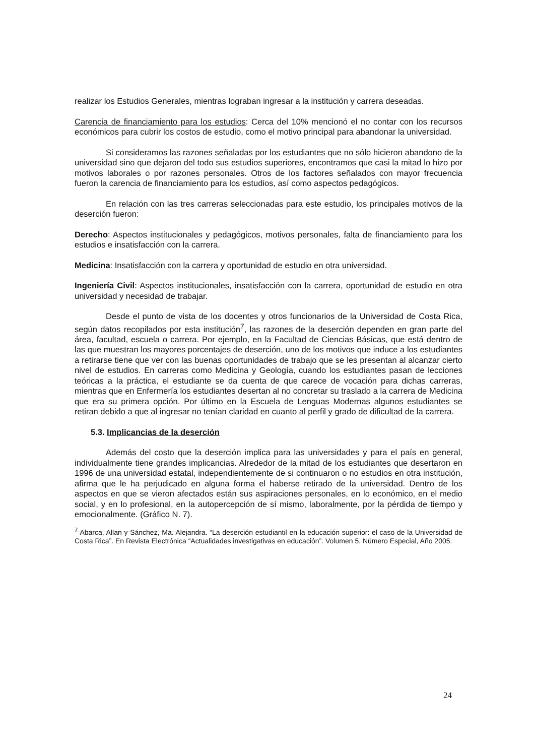realizar los Estudios Generales, mientras lograban ingresar a la institución y carrera deseadas.
Carencia de financiamiento para los estudios: Cerca del 10% mencionó el no contar con los recursos económicos para cubrir los costos de estudio, como el motivo principal para abandonar la universidad.
Si consideramos las razones señaladas por los estudiantes que no sólo hicieron abandono de la universidad sino que dejaron del todo sus estudios superiores, encontramos que casi la mitad lo hizo por motivos laborales o por razones personales. Otros de los factores señalados con mayor frecuencia fueron la carencia de financiamiento para los estudios, así como aspectos pedagógicos.
En relación con las tres carreras seleccionadas para este estudio, los principales motivos de la deserción fueron:
Derecho: Aspectos institucionales y pedagógicos, motivos personales, falta de financiamiento para los estudios e insatisfacción con la carrera.
Medicina: Insatisfacción con la carrera y oportunidad de estudio en otra universidad.
Ingeniería Civil: Aspectos institucionales, insatisfacción con la carrera, oportunidad de estudio en otra universidad y necesidad de trabajar.
Desde el punto de vista de los docentes y otros funcionarios de la Universidad de Costa Rica, según datos recopilados por esta institución<sup>7</sup>, las razones de la deserción dependen en gran parte del área, facultad, escuela o carrera. Por ejemplo, en la Facultad de Ciencias Básicas, que está dentro de las que muestran los mayores porcentajes de deserción, uno de los motivos que induce a los estudiantes a retirarse tiene que ver con las buenas oportunidades de trabajo que se les presentan al alcanzar cierto nivel de estudios. En carreras como Medicina y Geología, cuando los estudiantes pasan de lecciones teóricas a la práctica, el estudiante se da cuenta de que carece de vocación para dichas carreras, mientras que en Enfermería los estudiantes desertan al no concretar su traslado a la carrera de Medicina que era su primera opción. Por último en la Escuela de Lenguas Modernas algunos estudiantes se retiran debido a que al ingresar no tenían claridad en cuanto al perfil y grado de dificultad de la carrera.
5.3. Implicancias de la deserción
Además del costo que la deserción implica para las universidades y para el país en general, individualmente tiene grandes implicancias. Alrededor de la mitad de los estudiantes que desertaron en 1996 de una universidad estatal, independientemente de si continuaron o no estudios en otra institución, afirma que le ha perjudicado en alguna forma el haberse retirado de la universidad. Dentro de los aspectos en que se vieron afectados están sus aspiraciones personales, en lo económico, en el medio social, y en lo profesional, en la autopercepción de sí mismo, laboralmente, por la pérdida de tiempo y emocionalmente. (Gráfico N. 7).
<sup>7</sup> Abarca, Allan y Sánchez, Ma. Alejandra. “La deserción estudiantil en la educación superior: el caso de la Universidad de Costa Rica”. En Revista Electrónica “Actualidades investigativas en educación”. Volumen 5, Número Especial, Año 2005.
24